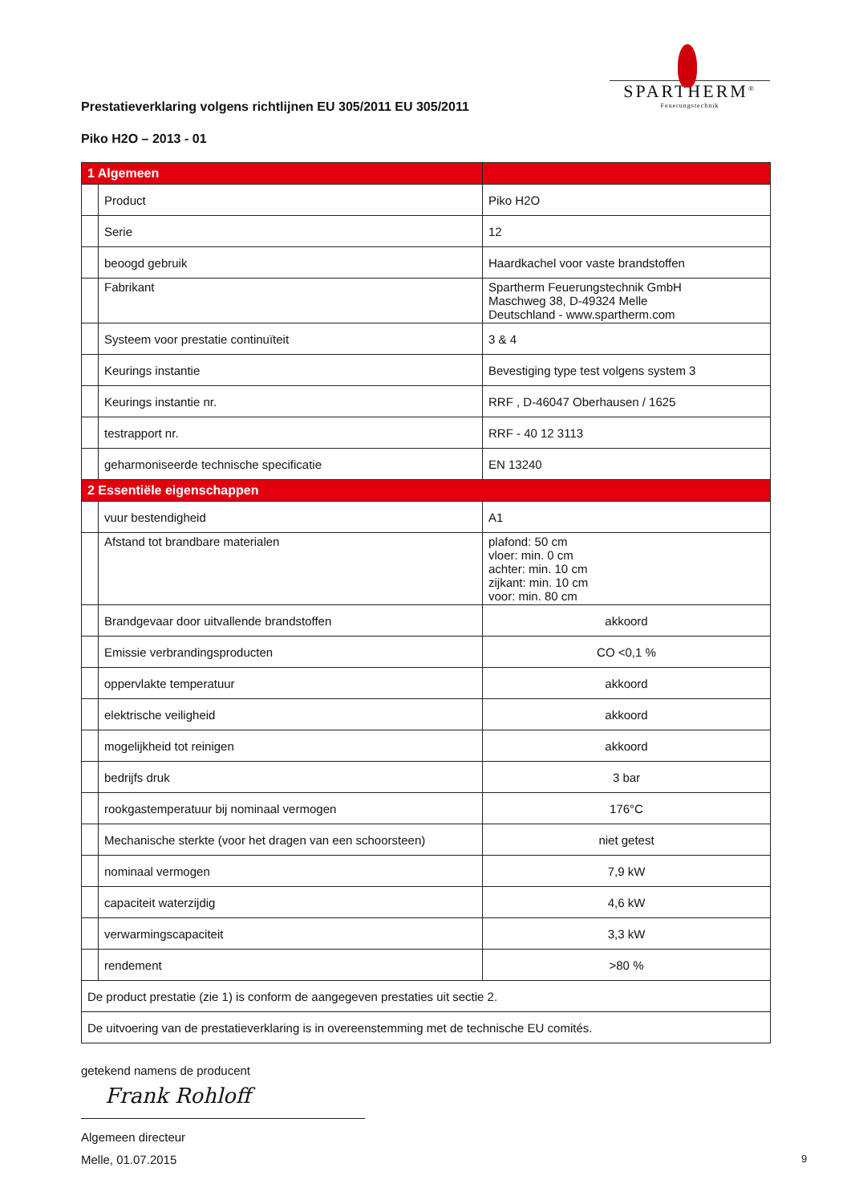SPARTHERM<sup>®</sup>
Feuerungstechnik
Prestatieverklaring volgens richtlijnen EU 305/2011 EU 305/2011
Piko H2O – 2013 - 01
| 1 Algemeen | | |
| | Product | Piko H2O |
| | Serie | 12 |
| | beoogd gebruik | Haardkachel voor vaste brandstoffen |
| | Fabrikant | Spartherm Feuerungstechnik GmbH Maschweg 38, D-49324 Melle Deutschland - www.spartherm.com |
| | Systeem voor prestatie continuïteit | 3 & 4 |
| | Keurings instantie | Bevestiging type test volgens system 3 |
| | Keurings instantie nr. | RRF , D-46047 Oberhausen / 1625 |
| | testrapport nr. | RRF - 40 12 3113 |
| | geharmoniseerde technische specificatie | EN 13240 |
| 2 Essentiële eigenschappen | | |
| | vuur bestendigheid | A1 |
| | Afstand tot brandbare materialen | plafond: 50 cm vloer: min. 0 cm achter: min. 10 cm zijkant: min. 10 cm voor: min. 80 cm |
| | Brandgevaar door uitvallende brandstoffen | akkoord |
| | Emissie verbrandingsproducten | CO <0,1 % |
| | oppervlakte temperatuur | akkoord |
| | elektrische veiligheid | akkoord |
| | mogelijkheid tot reinigen | akkoord |
| | bedrijfs druk | 3 bar |
| | rookgastemperatuur bij nominaal vermogen | 176°C |
| | Mechanische sterkte (voor het dragen van een schoorsteen) | niet getest |
| | nominaal vermogen | 7,9 kW |
| | capaciteit waterzijdig | 4,6 kW |
| | verwarmingscapaciteit | 3,3 kW |
| | rendement | >80 % |
| De product prestatie (zie 1) is conform de aangegeven prestaties uit sectie 2. | | |
| De uitvoering van de prestatieverklaring is in overeenstemming met de technische EU comités. | | |
getekend namens de producent
Frank Rohloff
Algemeen directeur
Melle, 01.07.2015 9